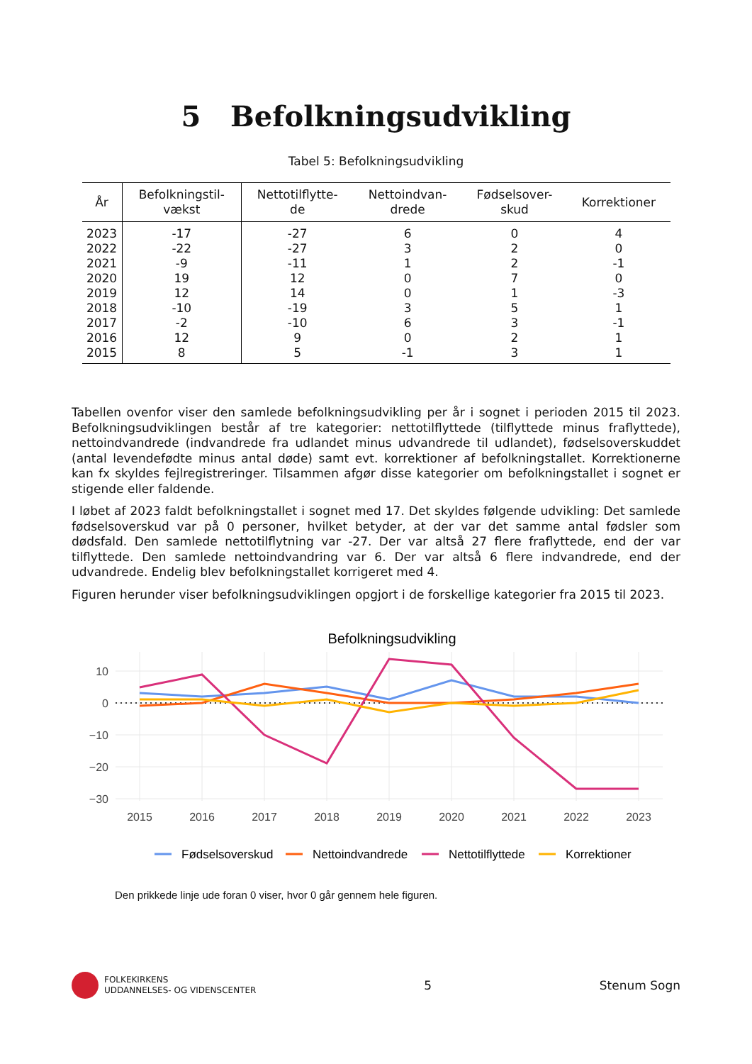5 Befolkningsudvikling
Tabel 5: Befolkningsudvikling
| År | Befolkningstil- vækst | Nettotilflytte- de | Nettoindvan- drede | Fødselsover- skud | Korrektioner |
| --- | --- | --- | --- | --- | --- |
| 2023 | -17 | -27 | 6 | 0 | 4 |
| 2022 | -22 | -27 | 3 | 2 | 0 |
| 2021 | -9 | -11 | 1 | 2 | -1 |
| 2020 | 19 | 12 | 0 | 7 | 0 |
| 2019 | 12 | 14 | 0 | 1 | -3 |
| 2018 | -10 | -19 | 3 | 5 | 1 |
| 2017 | -2 | -10 | 6 | 3 | -1 |
| 2016 | 12 | 9 | 0 | 2 | 1 |
| 2015 | 8 | 5 | -1 | 3 | 1 |
Tabellen ovenfor viser den samlede befolkningsudvikling per år i sognet i perioden 2015 til 2023. Befolkningsudviklingen består af tre kategorier: nettotilflyttede (tilflyttede minus fraflyttede), nettoindvandrede (indvandrede fra udlandet minus udvandrede til udlandet), fødselsoverskuddet (antal levendefødte minus antal døde) samt evt. korrektioner af befolkningstallet. Korrektionerne kan fx skyldes fejlregistreringer. Tilsammen afgør disse kategorier om befolkningstallet i sognet er stigende eller faldende.
I løbet af 2023 faldt befolkningstallet i sognet med 17. Det skyldes følgende udvikling: Det samlede fødselsoverskud var på 0 personer, hvilket betyder, at der var det samme antal fødsler som dødsfald. Den samlede nettotilflytning var -27. Der var altså 27 flere fraflyttede, end der var tilflyttede. Den samlede nettoindvandring var 6. Der var altså 6 flere indvandrede, end der udvandrede. Endelig blev befolkningstallet korrigeret med 4.
Figuren herunder viser befolkningsudviklingen opgjort i de forskellige kategorier fra 2015 til 2023.
Befolkningsudvikling
10
0
−10
−20
−30
2015
2016
2017
2018
2019
2020
2021
2022
2023
Fødselsoverskud
Nettoindvandrede
Nettotilflyttede
Korrektioner
Den prikkede linje ude foran 0 viser, hvor 0 går gennem hele figuren.
FOLKEKIRKENS
UDDANNELSES- OG VIDENSCENTER
5 Stenum Sogn